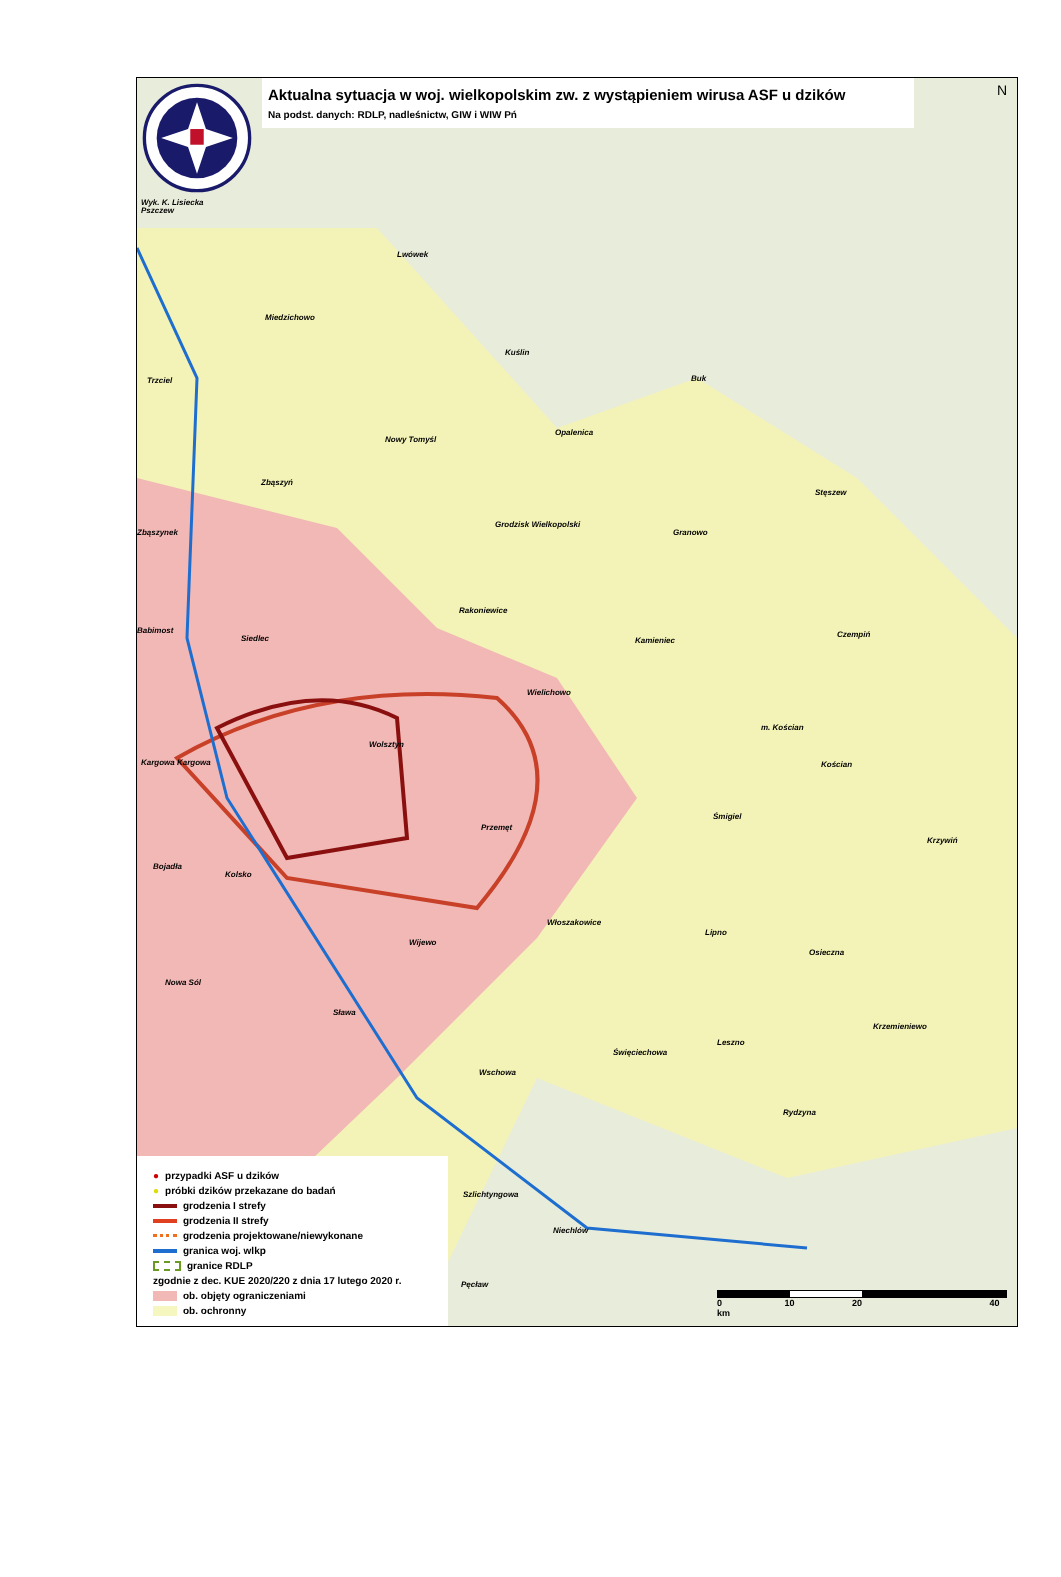Aktualna sytuacja w woj. wielkopolskim zw. z wystąpieniem wirusa ASF u dzików
Na podst. danych: RDLP, nadleśnictw, GIW i WIW Pń
Wyk. K. Lisiecka
Pszczew
Lwówek
Miedzichowo
Kuślin
Trzciel Buk
Nowy Tomyśl
Opalenica
Zbąszyń
Stęszew
Zbąszynek
Grodzisk Wielkopolski
Granowo
Rakoniewice
Babimost
Siedlec Kamieniec
Czempiń
Wielichowo
m. Kościan
Wolsztyn
Kargowa Kargowa Kościan
Przemęt
Śmigiel
Bojadła
Kolsko
Krzywiń
Włoszakowice
Lipno
Wijewo
Osieczna
Nowa Sól
Sława
Krzemieniewo
Leszno
Święciechowa
Wschowa
Rydzyna
Szlichtyngowa
Niechlów
Pęcław
● przypadki ASF u dzików
● próbki dzików przekazane do badań
grodzenia I strefy
grodzenia II strefy
grodzenia projektowane/niewykonane
granica woj. wlkp
granice RDLP
zgodnie z dec. KUE 2020/220 z dnia 17 lutego 2020 r.
ob. objęty ograniczeniami
ob. ochronny
0 10 20 40 km
N